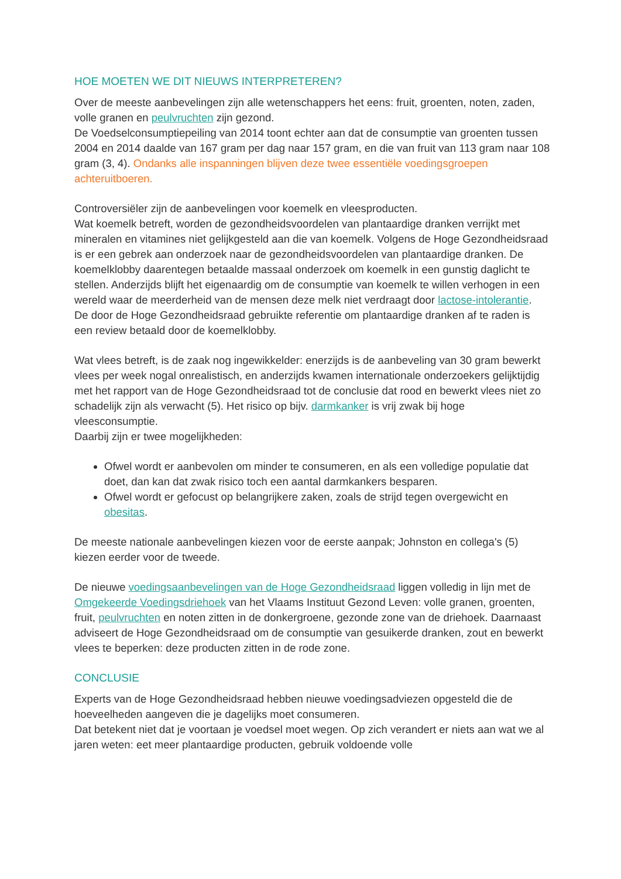HOE MOETEN WE DIT NIEUWS INTERPRETEREN?
Over de meeste aanbevelingen zijn alle wetenschappers het eens: fruit, groenten, noten, zaden, volle granen en peulvruchten zijn gezond.
De Voedselconsumptiepeiling van 2014 toont echter aan dat de consumptie van groenten tussen 2004 en 2014 daalde van 167 gram per dag naar 157 gram, en die van fruit van 113 gram naar 108 gram (3, 4). Ondanks alle inspanningen blijven deze twee essentiële voedingsgroepen achteruitboeren.
Controversiëler zijn de aanbevelingen voor koemelk en vleesproducten.
Wat koemelk betreft, worden de gezondheidsvoordelen van plantaardige dranken verrijkt met mineralen en vitamines niet gelijkgesteld aan die van koemelk. Volgens de Hoge Gezondheidsraad is er een gebrek aan onderzoek naar de gezondheidsvoordelen van plantaardige dranken. De koemelklobby daarentegen betaalde massaal onderzoek om koemelk in een gunstig daglicht te stellen. Anderzijds blijft het eigenaardig om de consumptie van koemelk te willen verhogen in een wereld waar de meerderheid van de mensen deze melk niet verdraagt door lactose-intolerantie.
De door de Hoge Gezondheidsraad gebruikte referentie om plantaardige dranken af te raden is een review betaald door de koemelklobby.
Wat vlees betreft, is de zaak nog ingewikkelder: enerzijds is de aanbeveling van 30 gram bewerkt vlees per week nogal onrealistisch, en anderzijds kwamen internationale onderzoekers gelijktijdig met het rapport van de Hoge Gezondheidsraad tot de conclusie dat rood en bewerkt vlees niet zo schadelijk zijn als verwacht (5). Het risico op bijv. darmkanker is vrij zwak bij hoge vleesconsumptie.
Daarbij zijn er twee mogelijkheden:
Ofwel wordt er aanbevolen om minder te consumeren, en als een volledige populatie dat doet, dan kan dat zwak risico toch een aantal darmkankers besparen.
Ofwel wordt er gefocust op belangrijkere zaken, zoals de strijd tegen overgewicht en obesitas.
De meeste nationale aanbevelingen kiezen voor de eerste aanpak; Johnston en collega's (5) kiezen eerder voor de tweede.
De nieuwe voedingsaanbevelingen van de Hoge Gezondheidsraad liggen volledig in lijn met de Omgekeerde Voedingsdriehoek van het Vlaams Instituut Gezond Leven: volle granen, groenten, fruit, peulvruchten en noten zitten in de donkergroene, gezonde zone van de driehoek. Daarnaast adviseert de Hoge Gezondheidsraad om de consumptie van gesuikerde dranken, zout en bewerkt vlees te beperken: deze producten zitten in de rode zone.
CONCLUSIE
Experts van de Hoge Gezondheidsraad hebben nieuwe voedingsadviezen opgesteld die de hoeveelheden aangeven die je dagelijks moet consumeren.
Dat betekent niet dat je voortaan je voedsel moet wegen. Op zich verandert er niets aan wat we al jaren weten: eet meer plantaardige producten, gebruik voldoende volle